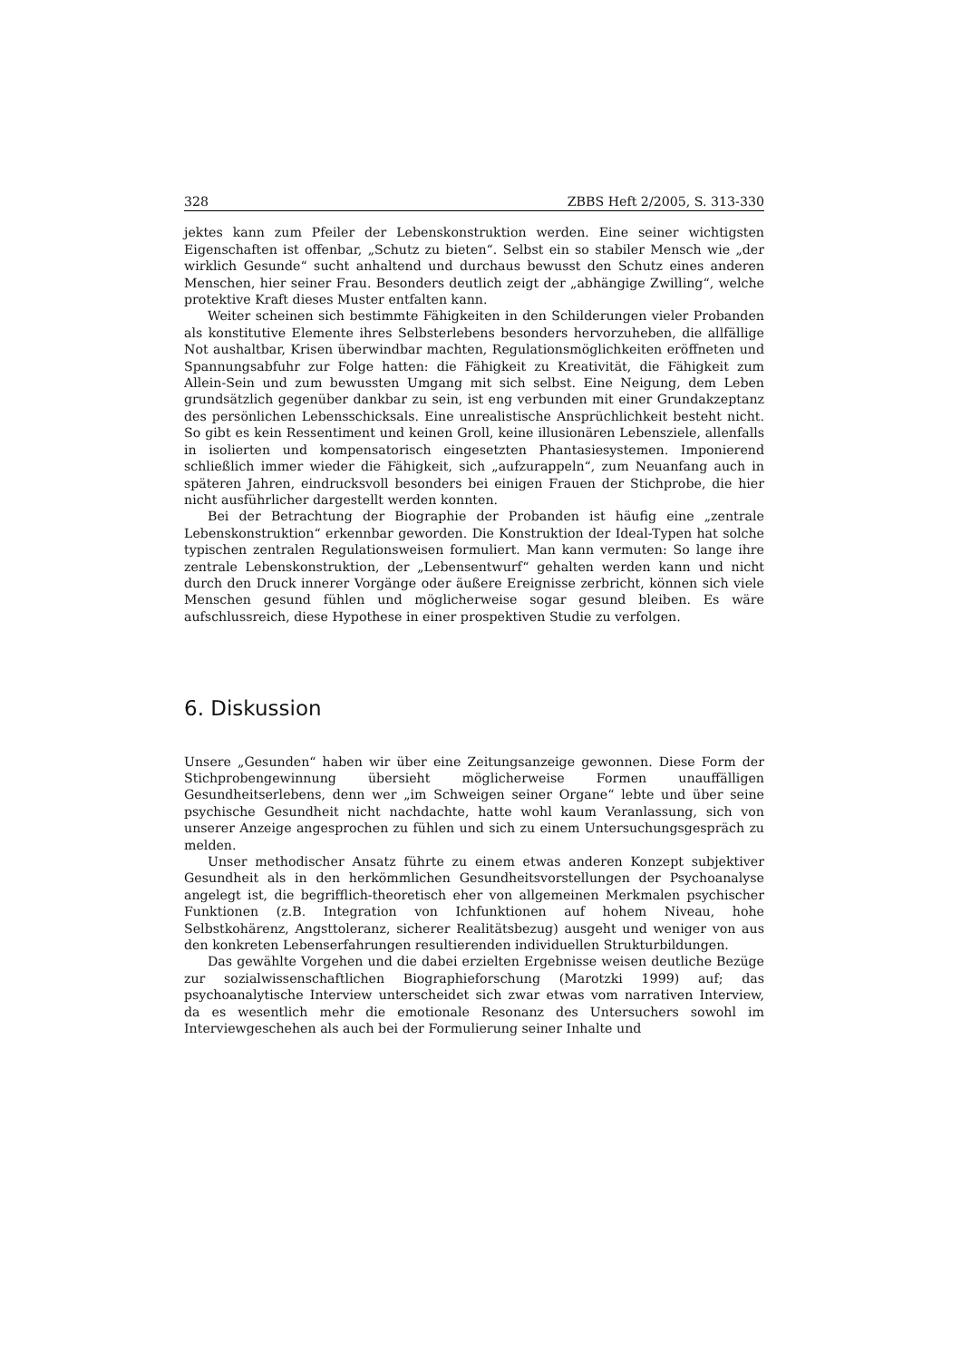328 ZBBS Heft 2/2005, S. 313-330
jektes kann zum Pfeiler der Lebenskonstruktion werden. Eine seiner wichtigsten Eigenschaften ist offenbar, „Schutz zu bieten“. Selbst ein so stabiler Mensch wie „der wirklich Gesunde“ sucht anhaltend und durchaus bewusst den Schutz eines anderen Menschen, hier seiner Frau. Besonders deutlich zeigt der „abhängige Zwilling“, welche protektive Kraft dieses Muster entfalten kann.
Weiter scheinen sich bestimmte Fähigkeiten in den Schilderungen vieler Probanden als konstitutive Elemente ihres Selbsterlebens besonders hervorzuheben, die allfällige Not aushaltbar, Krisen überwindbar machten, Regulationsmöglichkeiten eröffneten und Spannungsabfuhr zur Folge hatten: die Fähigkeit zu Kreativität, die Fähigkeit zum Allein-Sein und zum bewussten Umgang mit sich selbst. Eine Neigung, dem Leben grundsätzlich gegenüber dankbar zu sein, ist eng verbunden mit einer Grundakzeptanz des persönlichen Lebensschicksals. Eine unrealistische Ansprüchlichkeit besteht nicht. So gibt es kein Ressentiment und keinen Groll, keine illusionären Lebensziele, allenfalls in isolierten und kompensatorisch eingesetzten Phantasiesystemen. Imponierend schließlich immer wieder die Fähigkeit, sich „aufzurappeln“, zum Neuanfang auch in späteren Jahren, eindrucksvoll besonders bei einigen Frauen der Stichprobe, die hier nicht ausführlicher dargestellt werden konnten.
Bei der Betrachtung der Biographie der Probanden ist häufig eine „zentrale Lebenskonstruktion“ erkennbar geworden. Die Konstruktion der Ideal-Typen hat solche typischen zentralen Regulationsweisen formuliert. Man kann vermuten: So lange ihre zentrale Lebenskonstruktion, der „Lebensentwurf“ gehalten werden kann und nicht durch den Druck innerer Vorgänge oder äußere Ereignisse zerbricht, können sich viele Menschen gesund fühlen und möglicherweise sogar gesund bleiben. Es wäre aufschlussreich, diese Hypothese in einer prospektiven Studie zu verfolgen.
6. Diskussion
Unsere „Gesunden“ haben wir über eine Zeitungsanzeige gewonnen. Diese Form der Stichprobengewinnung übersieht möglicherweise Formen unauffälligen Gesundheitserlebens, denn wer „im Schweigen seiner Organe“ lebte und über seine psychische Gesundheit nicht nachdachte, hatte wohl kaum Veranlassung, sich von unserer Anzeige angesprochen zu fühlen und sich zu einem Untersuchungsgespräch zu melden.
Unser methodischer Ansatz führte zu einem etwas anderen Konzept subjektiver Gesundheit als in den herkömmlichen Gesundheitsvorstellungen der Psychoanalyse angelegt ist, die begrifflich-theoretisch eher von allgemeinen Merkmalen psychischer Funktionen (z.B. Integration von Ichfunktionen auf hohem Niveau, hohe Selbstkohärenz, Angsttoleranz, sicherer Realitätsbezug) ausgeht und weniger von aus den konkreten Lebenserfahrungen resultierenden individuellen Strukturbildungen.
Das gewählte Vorgehen und die dabei erzielten Ergebnisse weisen deutliche Bezüge zur sozialwissenschaftlichen Biographieforschung (Marotzki 1999) auf; das psychoanalytische Interview unterscheidet sich zwar etwas vom narrativen Interview, da es wesentlich mehr die emotionale Resonanz des Untersuchers sowohl im Interviewgeschehen als auch bei der Formulierung seiner Inhalte und